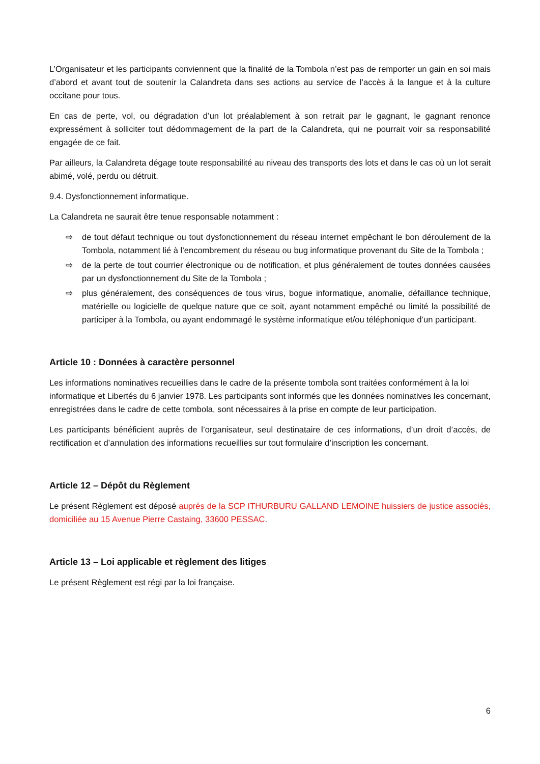L’Organisateur et les participants conviennent que la finalité de la Tombola n’est pas de remporter un gain en soi mais d’abord et avant tout de soutenir la Calandreta dans ses actions au service de l’accès à la langue et à la culture occitane pour tous.
En cas de perte, vol, ou dégradation d’un lot préalablement à son retrait par le gagnant, le gagnant renonce expressément à solliciter tout dédommagement de la part de la Calandreta, qui ne pourrait voir sa responsabilité engagée de ce fait.
Par ailleurs, la Calandreta dégage toute responsabilité au niveau des transports des lots et dans le cas où un lot serait abimé, volé, perdu ou détruit.
9.4. Dysfonctionnement informatique.
La Calandreta ne saurait être tenue responsable notamment :
⇨ de tout défaut technique ou tout dysfonctionnement du réseau internet empêchant le bon déroulement de la Tombola, notamment lié à l’encombrement du réseau ou bug informatique provenant du Site de la Tombola ;
⇨ de la perte de tout courrier électronique ou de notification, et plus généralement de toutes données causées par un dysfonctionnement du Site de la Tombola ;
⇨ plus généralement, des conséquences de tous virus, bogue informatique, anomalie, défaillance technique, matérielle ou logicielle de quelque nature que ce soit, ayant notamment empêché ou limité la possibilité de participer à la Tombola, ou ayant endommagé le système informatique et/ou téléphonique d’un participant.
Article 10 : Données à caractère personnel
Les informations nominatives recueillies dans le cadre de la présente tombola sont traitées conformément à la loi informatique et Libertés du 6 janvier 1978. Les participants sont informés que les données nominatives les concernant, enregistrées dans le cadre de cette tombola, sont nécessaires à la prise en compte de leur participation.
Les participants bénéficient auprès de l’organisateur, seul destinataire de ces informations, d’un droit d’accès, de rectification et d’annulation des informations recueillies sur tout formulaire d’inscription les concernant.
Article 12 – Dépôt du Règlement
Le présent Règlement est déposé auprès de la SCP ITHURBURU GALLAND LEMOINE huissiers de justice associés, domiciliée au 15 Avenue Pierre Castaing, 33600 PESSAC.
Article 13 – Loi applicable et règlement des litiges
Le présent Règlement est régi par la loi française.
6